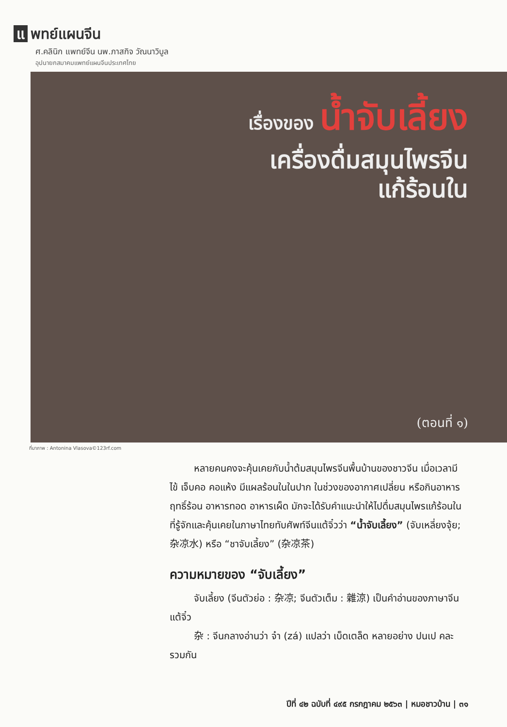แ พทย์แผนจีน
ศ.คลินิก แพทย์จีน นพ.ภาสกิจ วัณนาวิบูล
อุปนายกสมาคมแพทย์แผนจีนประเทศไทย
เรื่องของ น้ำจับเลี้ยง
เครื่องดื่มสมุนไพรจีน
แก้ร้อนใน
(ตอนที่ ๑)
ที่มาภาพ : Antonina Vlasova©123rf.com
หลายคนคงจะคุ้นเคยกับน้ำต้มสมุนไพรจีนพื้นบ้านของชาวจีน เมื่อเวลามีไข้ เจ็บคอ คอแห้ง มีแผลร้อนในในปาก ในช่วงของอากาศเปลี่ยน หรือกินอาหารฤทธิ์ร้อน อาหารทอด อาหารเผ็ด มักจะได้รับคำแนะนำให้ไปดื่มสมุนไพรแก้ร้อนในที่รู้จักและคุ้นเคยในภาษาไทยทับศัพท์จีนแต้จิ๋วว่า “น้ำจับเลี้ยง” (จับเหลี่ยงจุ้ย; 杂凉水) หรือ “ชาจับเลี้ยง” (杂凉茶)
ความหมายของ “จับเลี้ยง”
จับเลี้ยง (จีนตัวย่อ : 杂凉; จีนตัวเต็ม : 雜涼) เป็นคำอ่านของภาษาจีนแต้จิ๋ว
杂 : จีนกลางอ่านว่า จ๋า (zá) แปลว่า เบ็ดเตล็ด หลายอย่าง ปนเป คละรวมกัน
ปีที่ ๔๒ ฉบับที่ ๔๙๕ กรกฎาคม ๒๕๖๓ | หมอชาวบ้าน | ๓๑